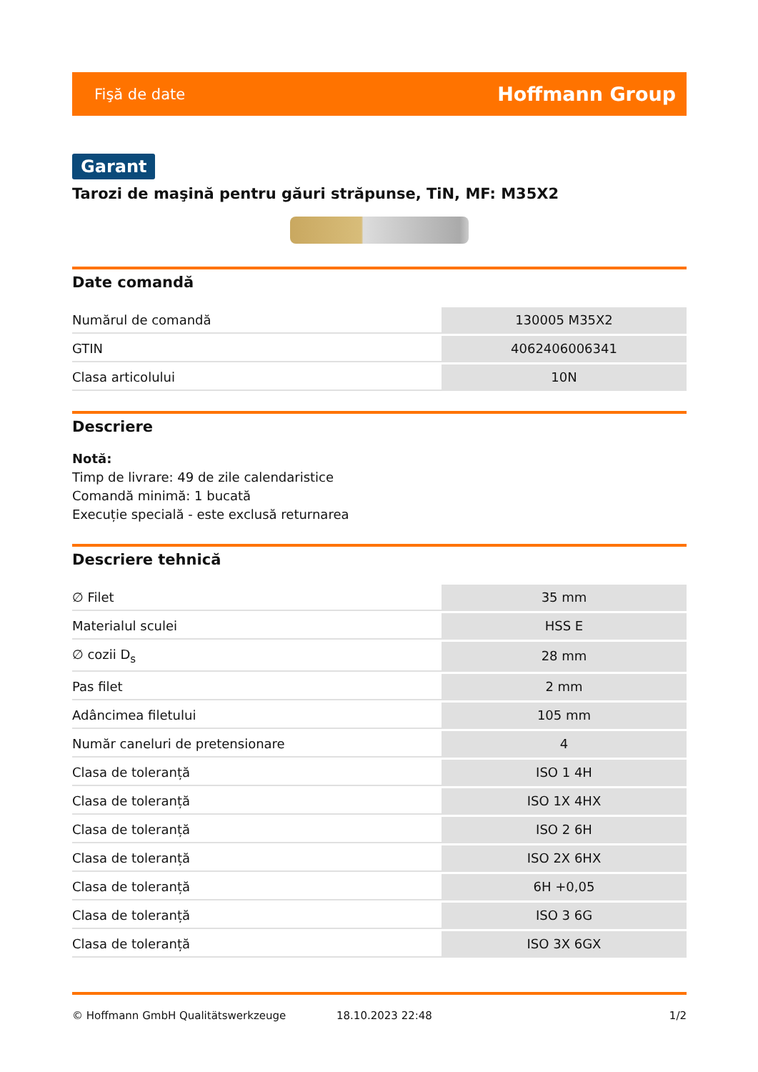Fişă de date Hoffmann Group
Garant
Tarozi de maşină pentru găuri străpunse, TiN, MF: M35X2
Date comandă
| Numărul de comandă | 130005 M35X2 |
| GTIN | 4062406006341 |
| Clasa articolului | 10N |
Descriere
Notă:
Timp de livrare: 49 de zile calendaristice
Comandă minimă: 1 bucată
Execuție specială - este exclusă returnarea
Descriere tehnică
| ∅ Filet | 35 mm |
| Materialul sculei | HSS E |
| ∅ cozii D<sub>s</sub> | 28 mm |
| Pas filet | 2 mm |
| Adâncimea filetului | 105 mm |
| Număr caneluri de pretensionare | 4 |
| Clasa de toleranță | ISO 1 4H |
| Clasa de toleranță | ISO 1X 4HX |
| Clasa de toleranță | ISO 2 6H |
| Clasa de toleranță | ISO 2X 6HX |
| Clasa de toleranță | 6H +0,05 |
| Clasa de toleranță | ISO 3 6G |
| Clasa de toleranță | ISO 3X 6GX |
© Hoffmann GmbH Qualitätswerkzeuge 18.10.2023 22:48 1/2